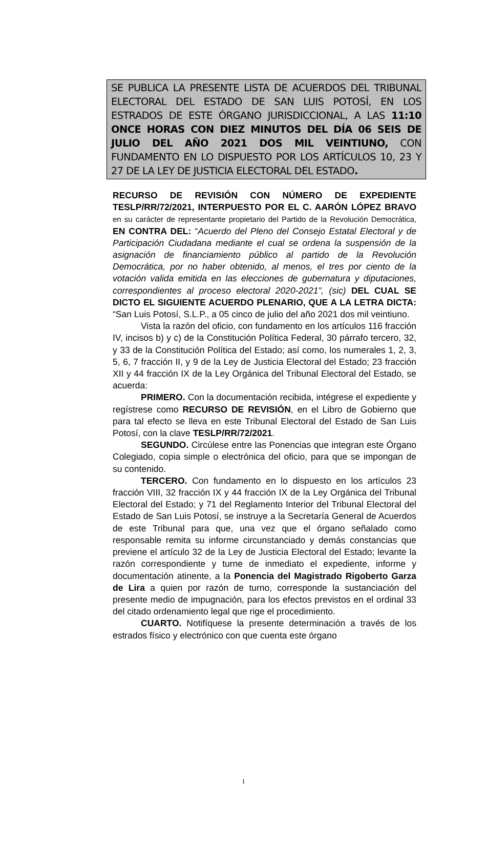SE PUBLICA LA PRESENTE LISTA DE ACUERDOS DEL TRIBUNAL ELECTORAL DEL ESTADO DE SAN LUIS POTOSÍ, EN LOS ESTRADOS DE ESTE ÓRGANO JURISDICCIONAL, A LAS 11:10 ONCE HORAS CON DIEZ MINUTOS DEL DÍA 06 SEIS DE JULIO DEL AÑO 2021 DOS MIL VEINTIUNO, CON FUNDAMENTO EN LO DISPUESTO POR LOS ARTÍCULOS 10, 23 Y 27 DE LA LEY DE JUSTICIA ELECTORAL DEL ESTADO.
RECURSO DE REVISIÓN CON NÚMERO DE EXPEDIENTE TESLP/RR/72/2021, INTERPUESTO POR EL C. AARÓN LÓPEZ BRAVO en su carácter de representante propietario del Partido de la Revolución Democrática, EN CONTRA DEL: “Acuerdo del Pleno del Consejo Estatal Electoral y de Participación Ciudadana mediante el cual se ordena la suspensión de la asignación de financiamiento público al partido de la Revolución Democrática, por no haber obtenido, al menos, el tres por ciento de la votación valida emitida en las elecciones de gubernatura y diputaciones, correspondientes al proceso electoral 2020-2021”, (sic) DEL CUAL SE DICTO EL SIGUIENTE ACUERDO PLENARIO, QUE A LA LETRA DICTA: “San Luis Potosí, S.L.P., a 05 cinco de julio del año 2021 dos mil veintiuno.
Vista la razón del oficio, con fundamento en los artículos 116 fracción IV, incisos b) y c) de la Constitución Política Federal, 30 párrafo tercero, 32, y 33 de la Constitución Política del Estado; así como, los numerales 1, 2, 3, 5, 6, 7 fracción II, y 9 de la Ley de Justicia Electoral del Estado; 23 fracción XII y 44 fracción IX de la Ley Orgánica del Tribunal Electoral del Estado, se acuerda:
PRIMERO. Con la documentación recibida, intégrese el expediente y regístrese como RECURSO DE REVISIÓN, en el Libro de Gobierno que para tal efecto se lleva en este Tribunal Electoral del Estado de San Luis Potosí, con la clave TESLP/RR/72/2021.
SEGUNDO. Circúlese entre las Ponencias que integran este Órgano Colegiado, copia simple o electrónica del oficio, para que se impongan de su contenido.
TERCERO. Con fundamento en lo dispuesto en los artículos 23 fracción VIII, 32 fracción IX y 44 fracción IX de la Ley Orgánica del Tribunal Electoral del Estado; y 71 del Reglamento Interior del Tribunal Electoral del Estado de San Luis Potosí, se instruye a la Secretaría General de Acuerdos de este Tribunal para que, una vez que el órgano señalado como responsable remita su informe circunstanciado y demás constancias que previene el artículo 32 de la Ley de Justicia Electoral del Estado; levante la razón correspondiente y turne de inmediato el expediente, informe y documentación atinente, a la Ponencia del Magistrado Rigoberto Garza de Lira a quien por razón de turno, corresponde la sustanciación del presente medio de impugnación, para los efectos previstos en el ordinal 33 del citado ordenamiento legal que rige el procedimiento.
CUARTO. Notifíquese la presente determinación a través de los estrados físico y electrónico con que cuenta este órgano
1